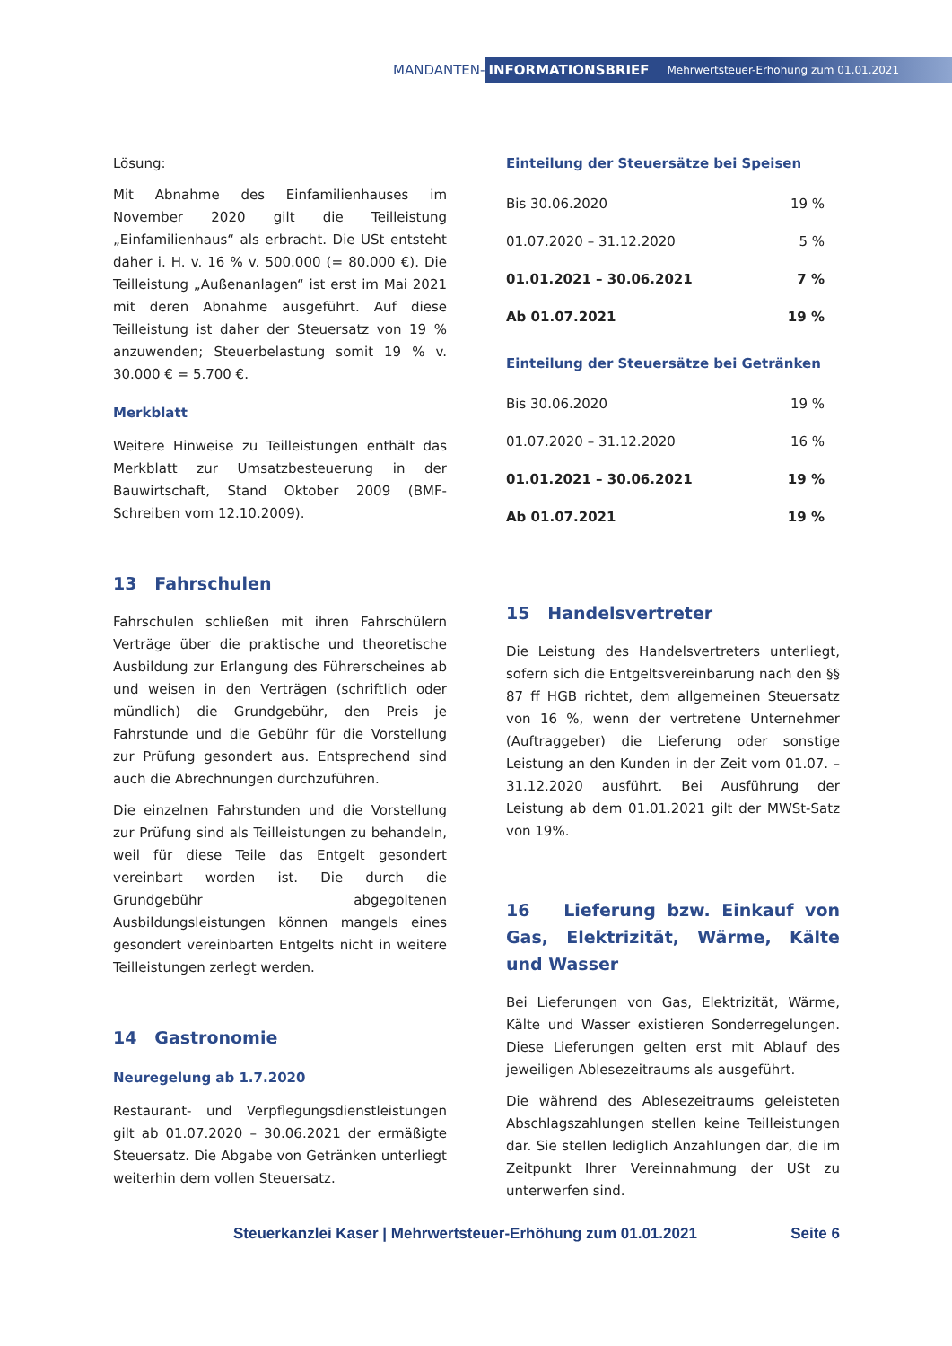MANDANTEN-
INFORMATIONSBRIEF Mehrwertsteuer-Erhöhung zum 01.01.2021
Lösung:
Mit Abnahme des Einfamilienhauses im November 2020 gilt die Teilleistung „Einfamilienhaus“ als erbracht. Die USt entsteht daher i. H. v. 16 % v. 500.000 (= 80.000 €). Die Teilleistung „Außenanlagen“ ist erst im Mai 2021 mit deren Abnahme ausgeführt. Auf diese Teilleistung ist daher der Steuersatz von 19 % anzuwenden; Steuerbelastung somit 19 % v. 30.000 € = 5.700 €.
Merkblatt
Weitere Hinweise zu Teilleistungen enthält das Merkblatt zur Umsatzbesteuerung in der Bauwirtschaft, Stand Oktober 2009 (BMF-Schreiben vom 12.10.2009).
13 Fahrschulen
Fahrschulen schließen mit ihren Fahrschülern Verträge über die praktische und theoretische Ausbildung zur Erlangung des Führerscheines ab und weisen in den Verträgen (schriftlich oder mündlich) die Grundgebühr, den Preis je Fahrstunde und die Gebühr für die Vorstellung zur Prüfung gesondert aus. Entsprechend sind auch die Abrechnungen durchzuführen.
Die einzelnen Fahrstunden und die Vorstellung zur Prüfung sind als Teilleistungen zu behandeln, weil für diese Teile das Entgelt gesondert vereinbart worden ist. Die durch die Grundgebühr abgegoltenen Ausbildungsleistungen können mangels eines gesondert vereinbarten Entgelts nicht in weitere Teilleistungen zerlegt werden.
14 Gastronomie
Neuregelung ab 1.7.2020
Restaurant- und Verpflegungsdienstleistungen gilt ab 01.07.2020 – 30.06.2021 der ermäßigte Steuersatz. Die Abgabe von Getränken unterliegt weiterhin dem vollen Steuersatz.
Einteilung der Steuersätze bei Speisen
| Bis 30.06.2020 | 19 % |
| 01.07.2020 – 31.12.2020 | 5 % |
| 01.01.2021 – 30.06.2021 | 7 % |
| Ab 01.07.2021 | 19 % |
Einteilung der Steuersätze bei Getränken
| Bis 30.06.2020 | 19 % |
| 01.07.2020 – 31.12.2020 | 16 % |
| 01.01.2021 – 30.06.2021 | 19 % |
| Ab 01.07.2021 | 19 % |
15 Handelsvertreter
Die Leistung des Handelsvertreters unterliegt, sofern sich die Entgeltsvereinbarung nach den §§ 87 ff HGB richtet, dem allgemeinen Steuersatz von 16 %, wenn der vertretene Unternehmer (Auftraggeber) die Lieferung oder sonstige Leistung an den Kunden in der Zeit vom 01.07. – 31.12.2020 ausführt. Bei Ausführung der Leistung ab dem 01.01.2021 gilt der MWSt-Satz von 19%.
16 Lieferung bzw. Einkauf von Gas, Elektrizität, Wärme, Kälte und Wasser
Bei Lieferungen von Gas, Elektrizität, Wärme, Kälte und Wasser existieren Sonderregelungen. Diese Lieferungen gelten erst mit Ablauf des jeweiligen Ablesezeitraums als ausgeführt.
Die während des Ablesezeitraums geleisteten Abschlagszahlungen stellen keine Teilleistungen dar. Sie stellen lediglich Anzahlungen dar, die im Zeitpunkt Ihrer Vereinnahmung der USt zu unterwerfen sind.
Steuerkanzlei Kaser | Mehrwertsteuer-Erhöhung zum 01.01.2021 Seite 6